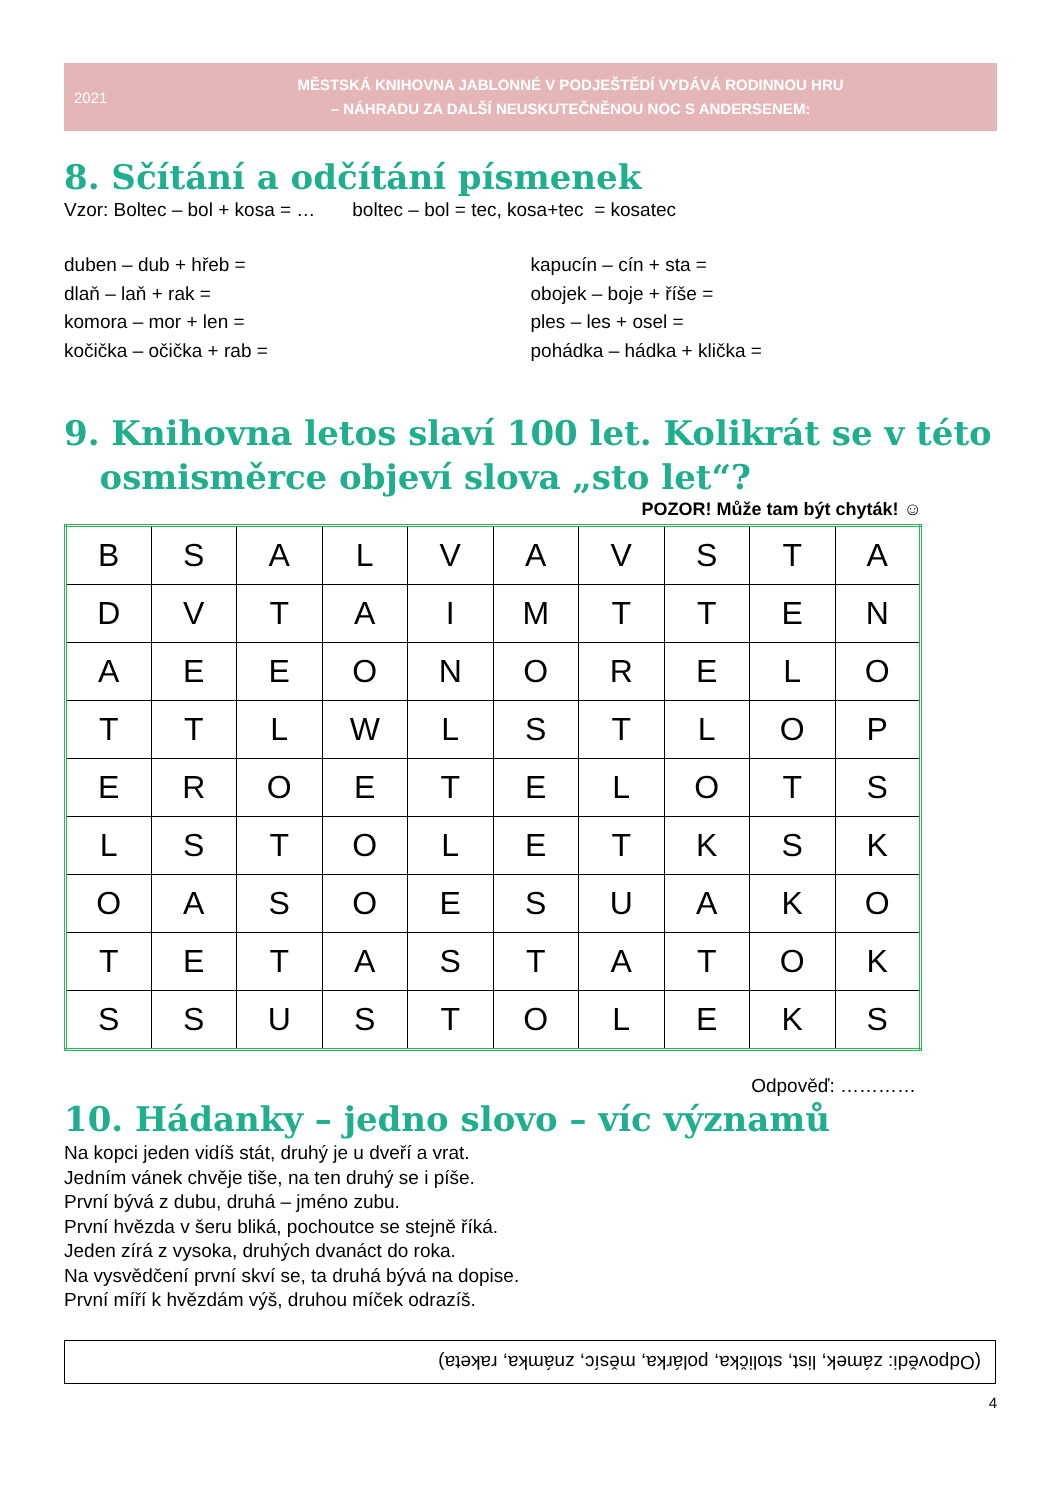2021
MĚSTSKÁ KNIHOVNA JABLONNÉ V PODJEŠTĚDÍ VYDÁVÁ RODINNOU HRU
– NÁHRADU ZA DALŠÍ NEUSKUTEČNĚNOU NOC S ANDERSENEM:
8. Sčítání a odčítání písmenek
Vzor: Boltec – bol + kosa = … boltec – bol = tec, kosa+tec = kosatec
duben – dub + hřeb =
dlaň – laň + rak =
komora – mor + len =
kočička – očička + rab =
kapucín – cín + sta =
obojek – boje + říše =
ples – les + osel =
pohádka – hádka + klička =
9. Knihovna letos slaví 100 let. Kolikrát se v této
osmisměrce objeví slova „sto let“?
POZOR! Může tam být chyták! ☺
| B | S | A | L | V | A | V | S | T | A |
| D | V | T | A | I | M | T | T | E | N |
| A | E | E | O | N | O | R | E | L | O |
| T | T | L | W | L | S | T | L | O | P |
| E | R | O | E | T | E | L | O | T | S |
| L | S | T | O | L | E | T | K | S | K |
| O | A | S | O | E | S | U | A | K | O |
| T | E | T | A | S | T | A | T | O | K |
| S | S | U | S | T | O | L | E | K | S |
Odpověď: …………
10. Hádanky – jedno slovo – víc významů
Na kopci jeden vidíš stát, druhý je u dveří a vrat.
Jedním vánek chvěje tiše, na ten druhý se i píše.
První bývá z dubu, druhá – jméno zubu.
První hvězda v šeru bliká, pochoutce se stejně říká.
Jeden zírá z vysoka, druhých dvanáct do roka.
Na vysvědčení první skví se, ta druhá bývá na dopise.
První míří k hvězdám výš, druhou míček odrazíš.
(Odpovědi: zámek, list, stolička, polárka, měsíc, známka, raketa)
4